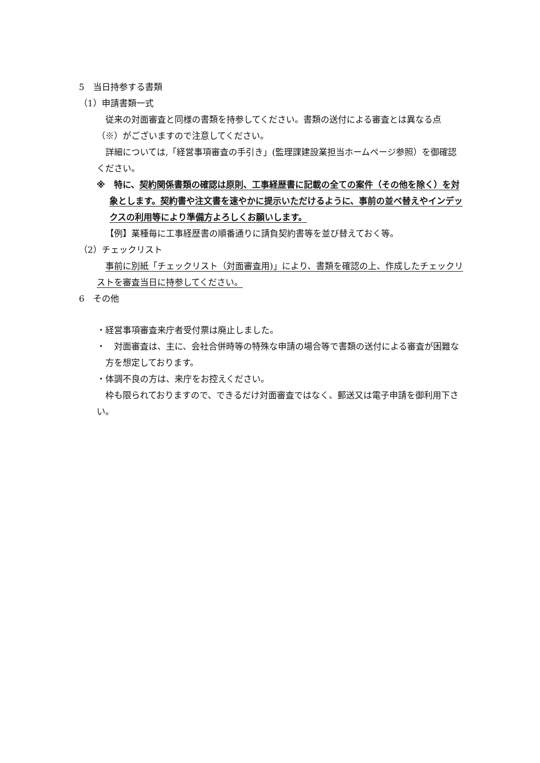5　当日持参する書類
（1）申請書類一式
従来の対面審査と同様の書類を持参してください。書類の送付による審査とは異なる点（※）がございますので注意してください。
詳細については,「経営事項審査の手引き」(監理課建設業担当ホームページ参照）を御確認ください。
※　特に、契約関係書類の確認は原則、工事経歴書に記載の全ての案件（その他を除く）を対象とします。契約書や注文書を速やかに提示いただけるように、事前の並べ替えやインデックスの利用等により準備方よろしくお願いします。
【例】業種毎に工事経歴書の順番通りに請負契約書等を並び替えておく等。
（2）チェックリスト
事前に別紙「チェックリスト（対面審査用)」により、書類を確認の上、作成したチェックリストを審査当日に持参してください。
6　その他
・経営事項審査来庁者受付票は廃止しました。
・　対面審査は、主に、会社合併時等の特殊な申請の場合等で書類の送付による審査が困難な方を想定しております。
・体調不良の方は、来庁をお控えください。
枠も限られておりますので、できるだけ対面審査ではなく、郵送又は電子申請を御利用下さい。